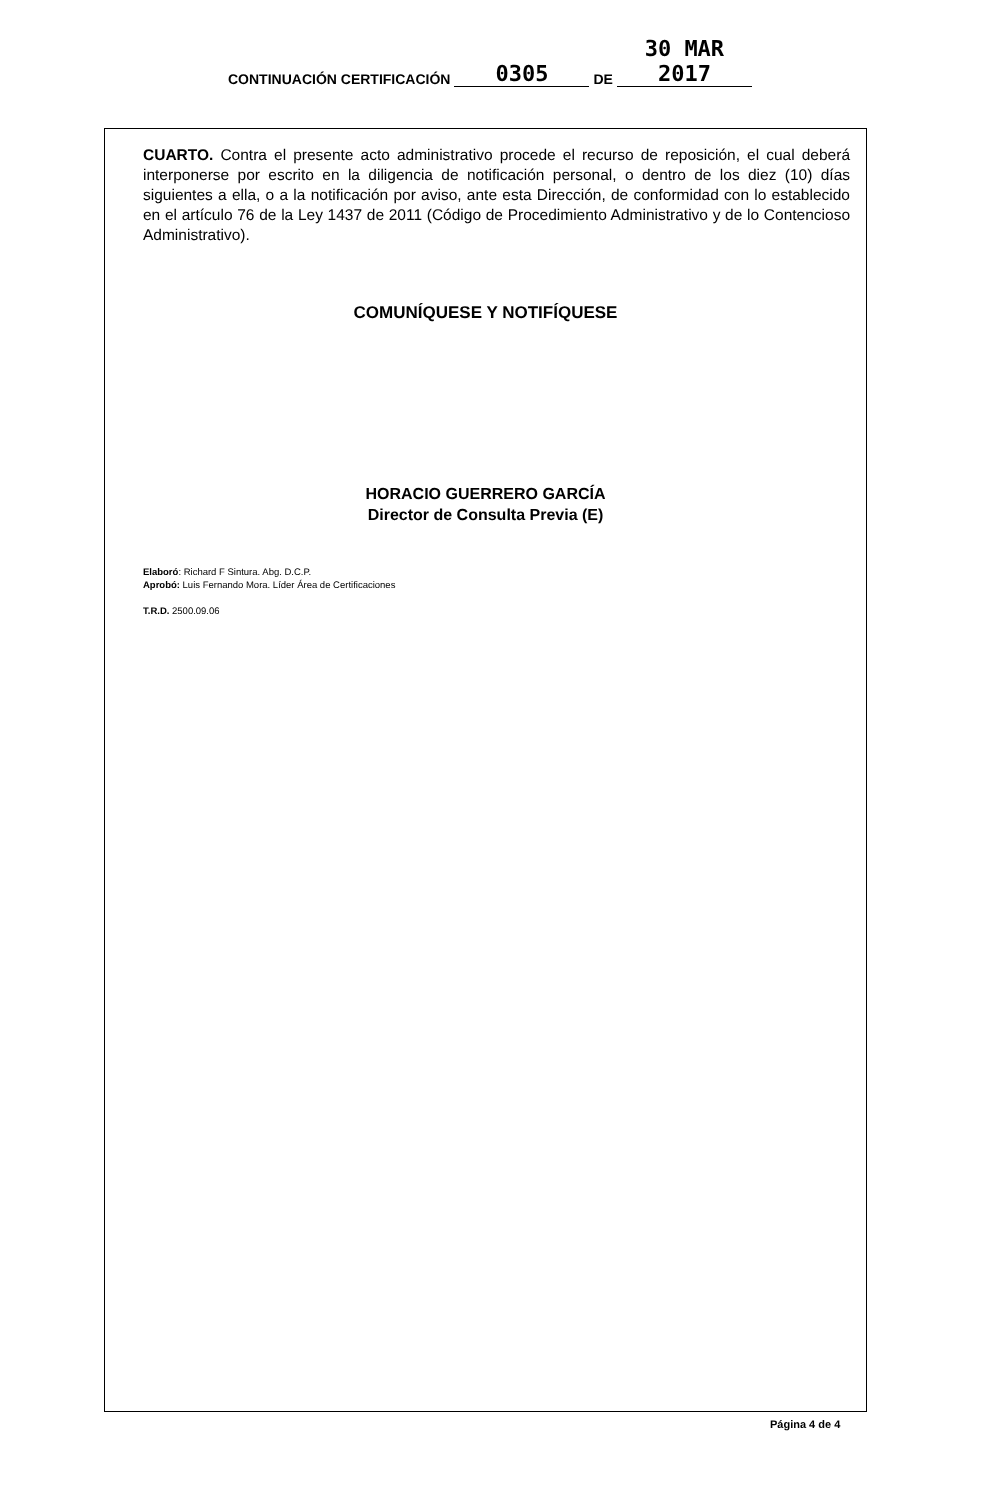CONTINUACIÓN CERTIFICACIÓN 0305 DE 30 MAR 2017
CUARTO. Contra el presente acto administrativo procede el recurso de reposición, el cual deberá interponerse por escrito en la diligencia de notificación personal, o dentro de los diez (10) días siguientes a ella, o a la notificación por aviso, ante esta Dirección, de conformidad con lo establecido en el artículo 76 de la Ley 1437 de 2011 (Código de Procedimiento Administrativo y de lo Contencioso Administrativo).
COMUNÍQUESE Y NOTIFÍQUESE
HORACIO GUERRERO GARCÍA
Director de Consulta Previa (E)
Elaboró: Richard F Sintura. Abg. D.C.P.
Aprobó: Luis Fernando Mora. Líder Área de Certificaciones
T.R.D. 2500.09.06
Página 4 de 4